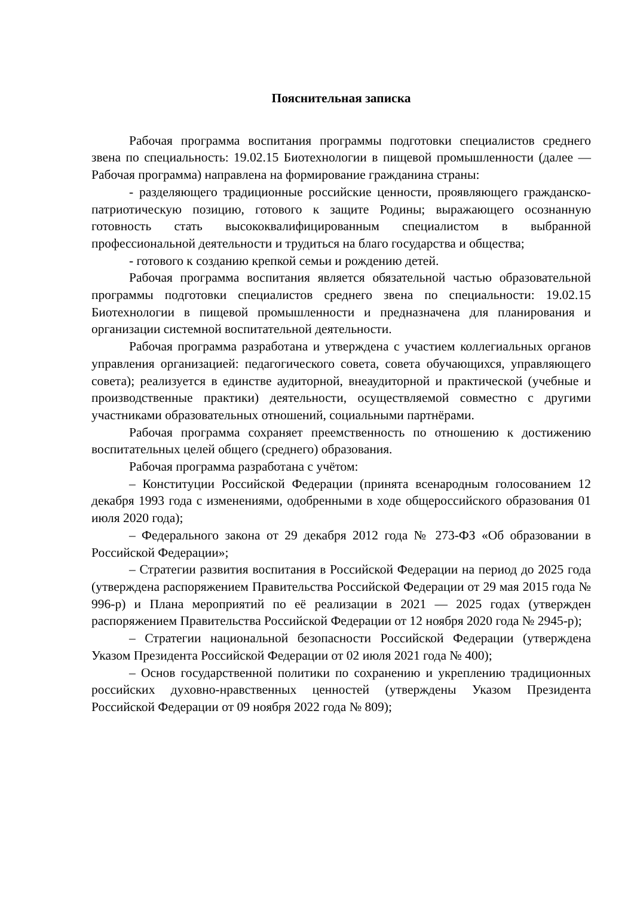Пояснительная записка
Рабочая программа воспитания программы подготовки специалистов среднего звена по специальность: 19.02.15 Биотехнологии в пищевой промышленности (далее — Рабочая программа) направлена на формирование гражданина страны:
- разделяющего традиционные российские ценности, проявляющего гражданско-патриотическую позицию, готового к защите Родины; выражающего осознанную готовность стать высококвалифицированным специалистом в выбранной профессиональной деятельности и трудиться на благо государства и общества;
- готового к созданию крепкой семьи и рождению детей.
Рабочая программа воспитания является обязательной частью образовательной программы подготовки специалистов среднего звена по специальности: 19.02.15 Биотехнологии в пищевой промышленности и предназначена для планирования и организации системной воспитательной деятельности.
Рабочая программа разработана и утверждена с участием коллегиальных органов управления организацией: педагогического совета, совета обучающихся, управляющего совета); реализуется в единстве аудиторной, внеаудиторной и практической (учебные и производственные практики) деятельности, осуществляемой совместно с другими участниками образовательных отношений, социальными партнёрами.
Рабочая программа сохраняет преемственность по отношению к достижению воспитательных целей общего (среднего) образования.
Рабочая программа разработана с учётом:
– Конституции Российской Федерации (принята всенародным голосованием 12 декабря 1993 года с изменениями, одобренными в ходе общероссийского образования 01 июля 2020 года);
– Федерального закона от 29 декабря 2012 года № 273-ФЗ «Об образовании в Российской Федерации»;
– Стратегии развития воспитания в Российской Федерации на период до 2025 года (утверждена распоряжением Правительства Российской Федерации от 29 мая 2015 года № 996-р) и Плана мероприятий по её реализации в 2021 — 2025 годах (утвержден распоряжением Правительства Российской Федерации от 12 ноября 2020 года № 2945-р);
– Стратегии национальной безопасности Российской Федерации (утверждена Указом Президента Российской Федерации от 02 июля 2021 года № 400);
– Основ государственной политики по сохранению и укреплению традиционных российских духовно-нравственных ценностей (утверждены Указом Президента Российской Федерации от 09 ноября 2022 года № 809);